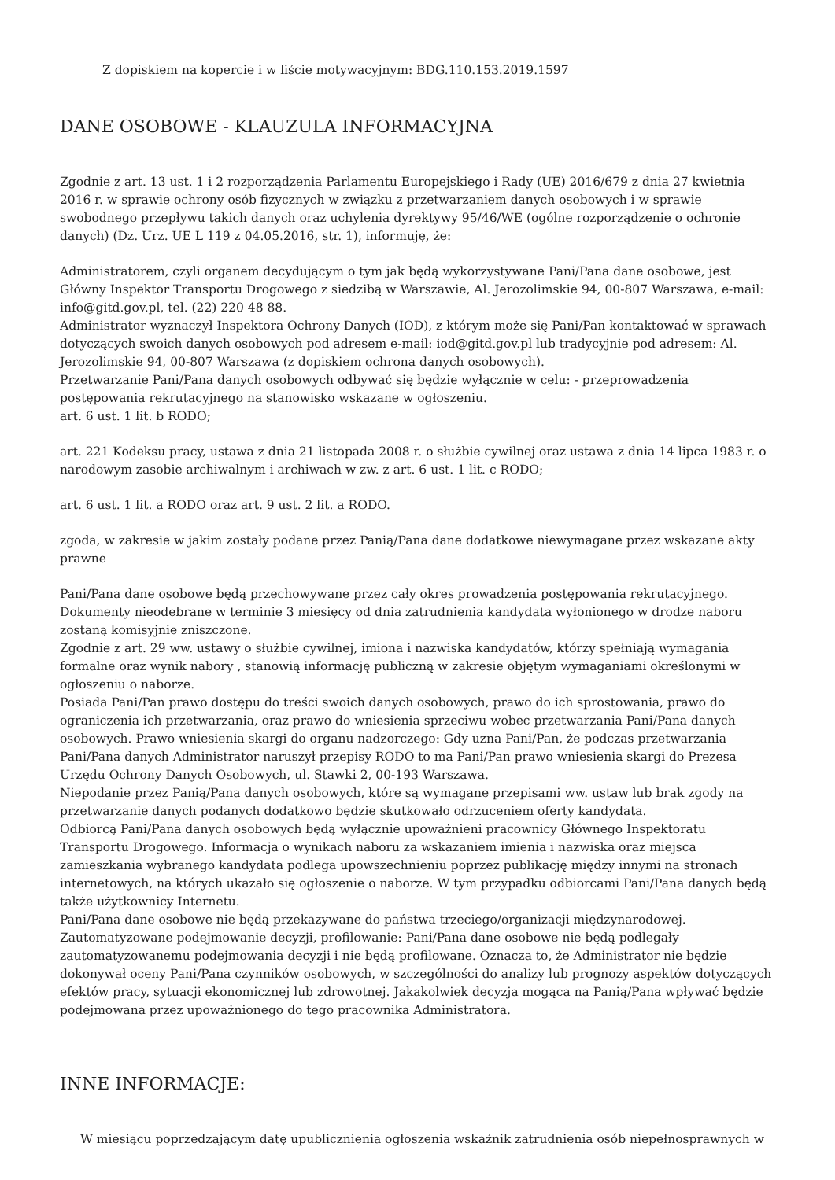Z dopiskiem na kopercie i w liście motywacyjnym: BDG.110.153.2019.1597
DANE OSOBOWE - KLAUZULA INFORMACYJNA
Zgodnie z art. 13 ust. 1 i 2 rozporządzenia Parlamentu Europejskiego i Rady (UE) 2016/679 z dnia 27 kwietnia 2016 r. w sprawie ochrony osób fizycznych w związku z przetwarzaniem danych osobowych i w sprawie swobodnego przepływu takich danych oraz uchylenia dyrektywy 95/46/WE (ogólne rozporządzenie o ochronie danych) (Dz. Urz. UE L 119 z 04.05.2016, str. 1), informuję, że:
Administratorem, czyli organem decydującym o tym jak będą wykorzystywane Pani/Pana dane osobowe, jest Główny Inspektor Transportu Drogowego z siedzibą w Warszawie, Al. Jerozolimskie 94, 00-807 Warszawa, e-mail: info@gitd.gov.pl, tel. (22) 220 48 88.
Administrator wyznaczył Inspektora Ochrony Danych (IOD), z którym może się Pani/Pan kontaktować w sprawach dotyczących swoich danych osobowych pod adresem e-mail: iod@gitd.gov.pl lub tradycyjnie pod adresem: Al. Jerozolimskie 94, 00-807 Warszawa (z dopiskiem ochrona danych osobowych).
Przetwarzanie Pani/Pana danych osobowych odbywać się będzie wyłącznie w celu: - przeprowadzenia postępowania rekrutacyjnego na stanowisko wskazane w ogłoszeniu.
art. 6 ust. 1 lit. b RODO;
art. 221 Kodeksu pracy, ustawa z dnia 21 listopada 2008 r. o służbie cywilnej oraz ustawa z dnia 14 lipca 1983 r. o narodowym zasobie archiwalnym i archiwach w zw. z art. 6 ust. 1 lit. c RODO;
art. 6 ust. 1 lit. a RODO oraz art. 9 ust. 2 lit. a RODO.
zgoda, w zakresie w jakim zostały podane przez Panią/Pana dane dodatkowe niewymagane przez wskazane akty prawne
Pani/Pana dane osobowe będą przechowywane przez cały okres prowadzenia postępowania rekrutacyjnego. Dokumenty nieodebrane w terminie 3 miesięcy od dnia zatrudnienia kandydata wyłonionego w drodze naboru zostaną komisyjnie zniszczone.
Zgodnie z art. 29 ww. ustawy o służbie cywilnej, imiona i nazwiska kandydatów, którzy spełniają wymagania formalne oraz wynik nabory , stanowią informację publiczną w zakresie objętym wymaganiami określonymi w ogłoszeniu o naborze.
Posiada Pani/Pan prawo dostępu do treści swoich danych osobowych, prawo do ich sprostowania, prawo do ograniczenia ich przetwarzania, oraz prawo do wniesienia sprzeciwu wobec przetwarzania Pani/Pana danych osobowych. Prawo wniesienia skargi do organu nadzorczego: Gdy uzna Pani/Pan, że podczas przetwarzania Pani/Pana danych Administrator naruszył przepisy RODO to ma Pani/Pan prawo wniesienia skargi do Prezesa Urzędu Ochrony Danych Osobowych, ul. Stawki 2, 00-193 Warszawa.
Niepodanie przez Panią/Pana danych osobowych, które są wymagane przepisami ww. ustaw lub brak zgody na przetwarzanie danych podanych dodatkowo będzie skutkowało odrzuceniem oferty kandydata.
Odbiorcą Pani/Pana danych osobowych będą wyłącznie upoważnieni pracownicy Głównego Inspektoratu Transportu Drogowego. Informacja o wynikach naboru za wskazaniem imienia i nazwiska oraz miejsca zamieszkania wybranego kandydata podlega upowszechnieniu poprzez publikację między innymi na stronach internetowych, na których ukazało się ogłoszenie o naborze. W tym przypadku odbiorcami Pani/Pana danych będą także użytkownicy Internetu.
Pani/Pana dane osobowe nie będą przekazywane do państwa trzeciego/organizacji międzynarodowej.
Zautomatyzowane podejmowanie decyzji, profilowanie: Pani/Pana dane osobowe nie będą podlegały zautomatyzowanemu podejmowania decyzji i nie będą profilowane. Oznacza to, że Administrator nie będzie dokonywał oceny Pani/Pana czynników osobowych, w szczególności do analizy lub prognozy aspektów dotyczących efektów pracy, sytuacji ekonomicznej lub zdrowotnej. Jakakolwiek decyzja mogąca na Panią/Pana wpływać będzie podejmowana przez upoważnionego do tego pracownika Administratora.
INNE INFORMACJE:
W miesiącu poprzedzającym datę upublicznienia ogłoszenia wskaźnik zatrudnienia osób niepełnosprawnych w